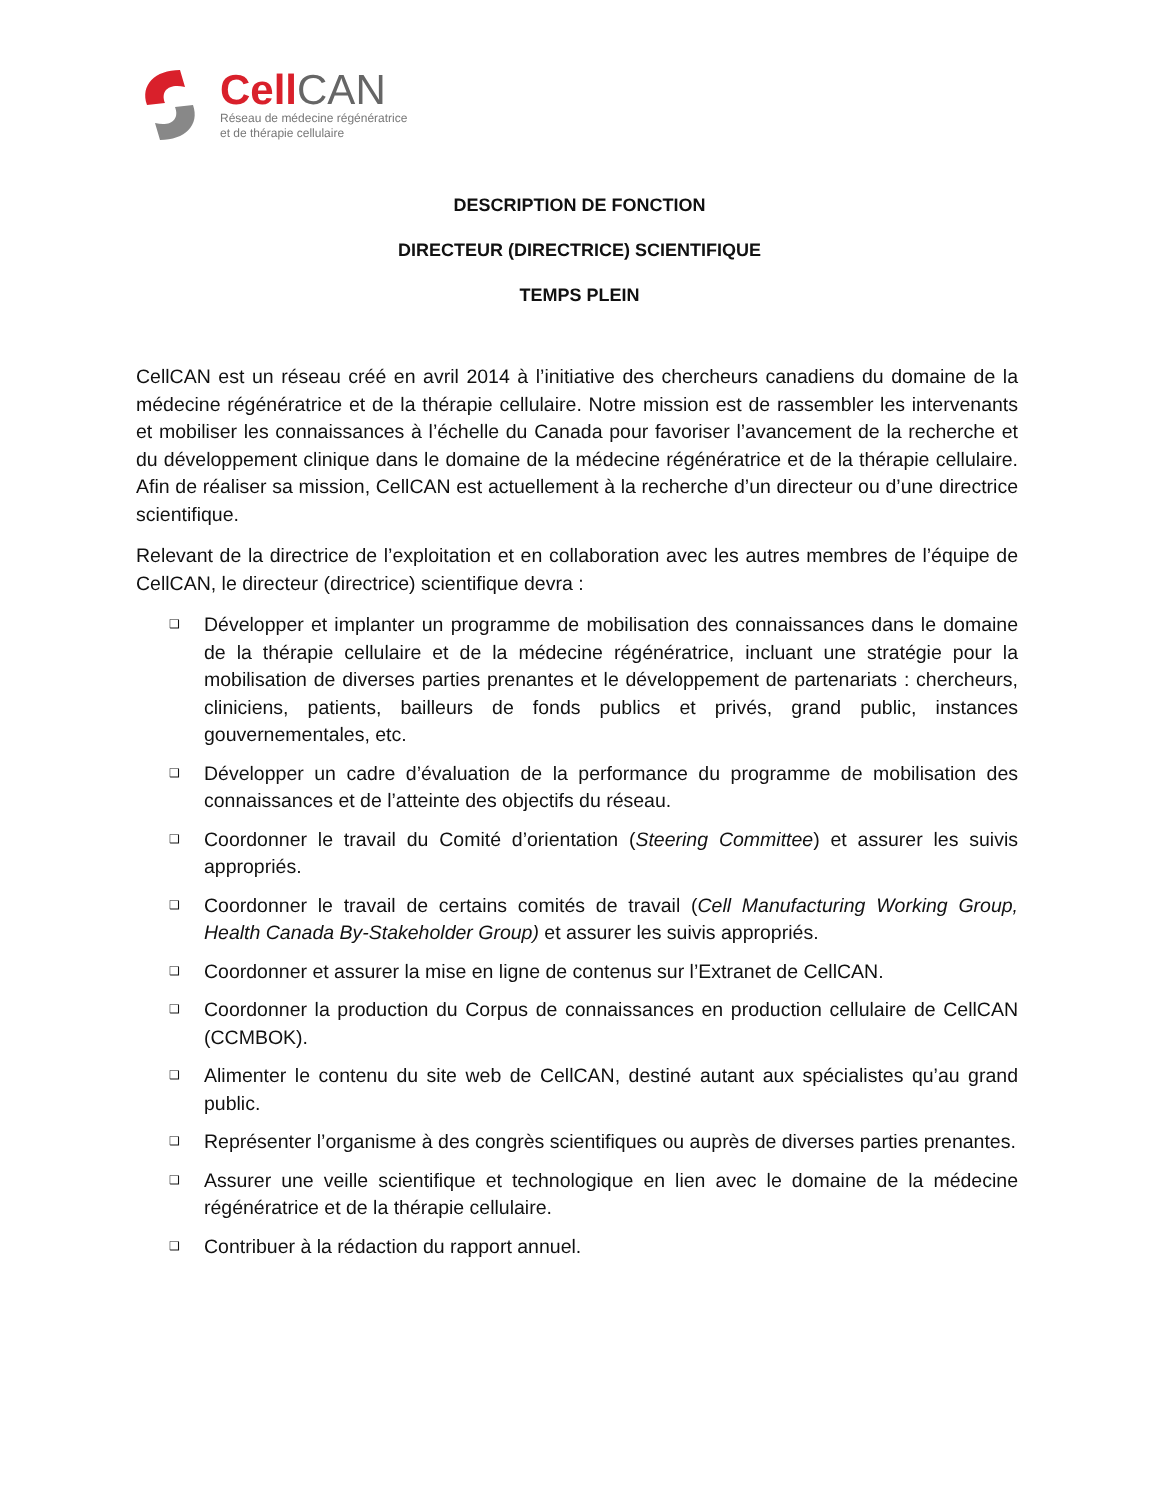CellCAN
Réseau de médecine régénératrice
et de thérapie cellulaire
DESCRIPTION DE FONCTION
DIRECTEUR (DIRECTRICE) SCIENTIFIQUE
TEMPS PLEIN
CellCAN est un réseau créé en avril 2014 à l’initiative des chercheurs canadiens du domaine de la médecine régénératrice et de la thérapie cellulaire. Notre mission est de rassembler les intervenants et mobiliser les connaissances à l’échelle du Canada pour favoriser l’avancement de la recherche et du développement clinique dans le domaine de la médecine régénératrice et de la thérapie cellulaire. Afin de réaliser sa mission, CellCAN est actuellement à la recherche d’un directeur ou d’une directrice scientifique.
Relevant de la directrice de l’exploitation et en collaboration avec les autres membres de l’équipe de CellCAN, le directeur (directrice) scientifique devra :
❑ Développer et implanter un programme de mobilisation des connaissances dans le domaine de la thérapie cellulaire et de la médecine régénératrice, incluant une stratégie pour la mobilisation de diverses parties prenantes et le développement de partenariats : chercheurs, cliniciens, patients, bailleurs de fonds publics et privés, grand public, instances gouvernementales, etc.
❑ Développer un cadre d’évaluation de la performance du programme de mobilisation des connaissances et de l’atteinte des objectifs du réseau.
❑ Coordonner le travail du Comité d’orientation (Steering Committee) et assurer les suivis appropriés.
❑ Coordonner le travail de certains comités de travail (Cell Manufacturing Working Group, Health Canada By-Stakeholder Group) et assurer les suivis appropriés.
❑ Coordonner et assurer la mise en ligne de contenus sur l’Extranet de CellCAN.
❑ Coordonner la production du Corpus de connaissances en production cellulaire de CellCAN (CCMBOK).
❑ Alimenter le contenu du site web de CellCAN, destiné autant aux spécialistes qu’au grand public.
❑ Représenter l’organisme à des congrès scientifiques ou auprès de diverses parties prenantes.
❑ Assurer une veille scientifique et technologique en lien avec le domaine de la médecine régénératrice et de la thérapie cellulaire.
❑ Contribuer à la rédaction du rapport annuel.